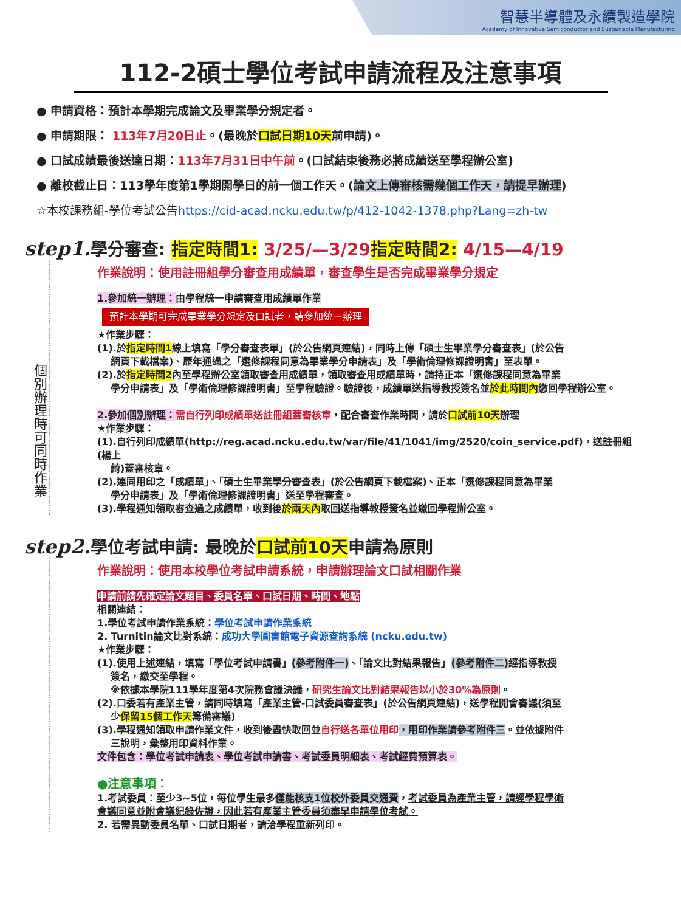智慧半導體及永續製造學院
Academy of Innovative Semiconductor and Sustainable Manufacturing
112-2碩士學位考試申請流程及注意事項
● 申請資格：預計本學期完成論文及畢業學分規定者。
● 申請期限： 113年7月20日止。(最晚於口試日期10天前申請)。
● 口試成績最後送達日期：113年7月31日中午前。(口試結束後務必將成績送至學程辦公室)
● 離校截止日：113學年度第1學期開學日的前一個工作天。(論文上傳審核需幾個工作天，請提早辦理)
☆本校課務組-學位考試公告https://cid-acad.ncku.edu.tw/p/412-1042-1378.php?Lang=zh-tw
step1. 學分審查: 指定時間1: 3/25/—3/29 指定時間2: 4/15—4/19
個別辦理時可同時作業
作業說明：使用註冊組學分審查用成績單，審查學生是否完成畢業學分規定
1.參加統一辦理：由學程統一申請審查用成績單作業
預計本學期可完成畢業學分規定及口試者，請參加統一辦理
★作業步驟：
(1).於指定時間1線上填寫「學分審查表單」(於公告網頁連結)，同時上傳「碩士生畢業學分審查表」(於公告
網頁下載檔案)、歷年通過之「選修課程同意為畢業學分申請表」及「學術倫理修課證明書」至表單。
(2).於指定時間2內至學程辦公室領取審查用成績單，領取審查用成績單時，請持正本「選修課程同意為畢業
學分申請表」及「學術倫理修課證明書」至學程驗證。驗證後，成績單送指導教授簽名並於此時間內繳回學程辦公室。
2.參加個別辦理：需自行列印成績單送註冊組蓋審核章，配合審查作業時間，請於口試前10天辦理
★作業步驟：
(1).自行列印成績單(http://reg.acad.ncku.edu.tw/var/file/41/1041/img/2520/coin_service.pdf)，送註冊組(楊上
綺)蓋審核章。
(2).連同用印之「成績單」、「碩士生畢業學分審查表」(於公告網頁下載檔案)、正本「選修課程同意為畢業
學分申請表」及「學術倫理修課證明書」送至學程審查。
(3).學程通知領取審查過之成績單，收到後於兩天內取回送指導教授簽名並繳回學程辦公室。
step2. 學位考試申請: 最晚於口試前10天申請為原則
.
作業說明：使用本校學位考試申請系統，申請辦理論文口試相關作業
申請前請先確定論文題目、委員名單、口試日期、時間、地點
相關連結：
1.學位考試申請作業系統：學位考試申請作業系統
2. Turnitin論文比對系統：成功大學圖書館電子資源查詢系統 (ncku.edu.tw)
★作業步驟：
(1).使用上述連結，填寫「學位考試申請書」(參考附件一)、「論文比對結果報告」(參考附件二) 經指導教授
簽名，繳交至學程。
※依據本學院111學年度第4次院務會議決議，研究生論文比對結果報告以小於30%為原則。
(2).口委若有產業主管，請同時填寫「產業主管-口試委員審查表」(於公告網頁連結)，送學程開會審議(須至
少保留15個工作天籌備審議)
(3).學程通知領取申請作業文件，收到後盡快取回並自行送各單位用印，用印作業請參考附件三。並依據附件
三說明，彙整用印資料作業。
文件包含：學位考試申請表、學位考試申請書、考試委員明細表、考試經費預算表。
●注意事項：
1.考試委員：至少3~5位，每位學生最多僅能核支1位校外委員交通費，考試委員為產業主管，請經學程學術
會議同意並附會議紀錄佐證，因此若有產業主管委員須盡早申請學位考試。
2. 若需異動委員名單、口試日期者，請洽學程重新列印。